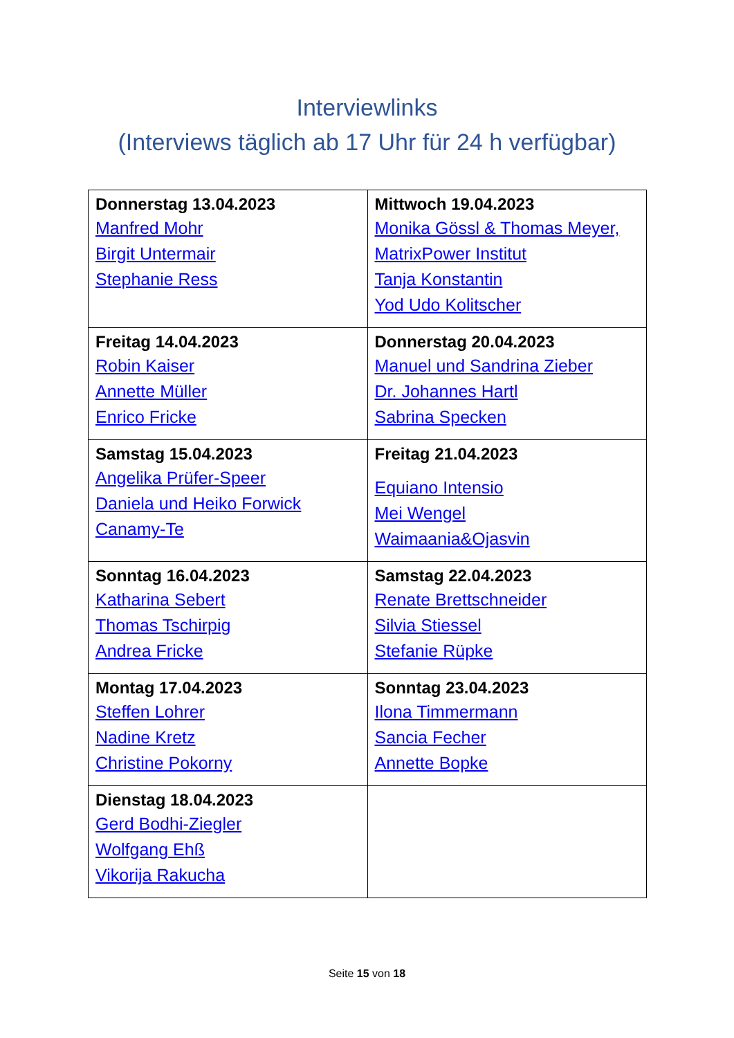Interviewlinks
(Interviews täglich ab 17 Uhr für 24 h verfügbar)
| Donnerstag 13.04.2023 Manfred Mohr Birgit Untermair Stephanie Ress | Mittwoch 19.04.2023 Monika Gössl & Thomas Meyer, MatrixPower Institut Tanja Konstantin Yod Udo Kolitscher |
| Freitag 14.04.2023 Robin Kaiser Annette Müller Enrico Fricke | Donnerstag 20.04.2023 Manuel und Sandrina Zieber Dr. Johannes Hartl Sabrina Specken |
| Samstag 15.04.2023 Angelika Prüfer-Speer Daniela und Heiko Forwick Canamy-Te | Freitag 21.04.2023 Equiano Intensio Mei Wengel Waimaania&Ojasvin |
| Sonntag 16.04.2023 Katharina Sebert Thomas Tschirpig Andrea Fricke | Samstag 22.04.2023 Renate Brettschneider Silvia Stiessel Stefanie Rüpke |
| Montag 17.04.2023 Steffen Lohrer Nadine Kretz Christine Pokorny | Sonntag 23.04.2023 Ilona Timmermann Sancia Fecher Annette Bopke |
| Dienstag 18.04.2023 Gerd Bodhi-Ziegler Wolfgang Ehß Vikorija Rakucha | |
Seite 15 von 18